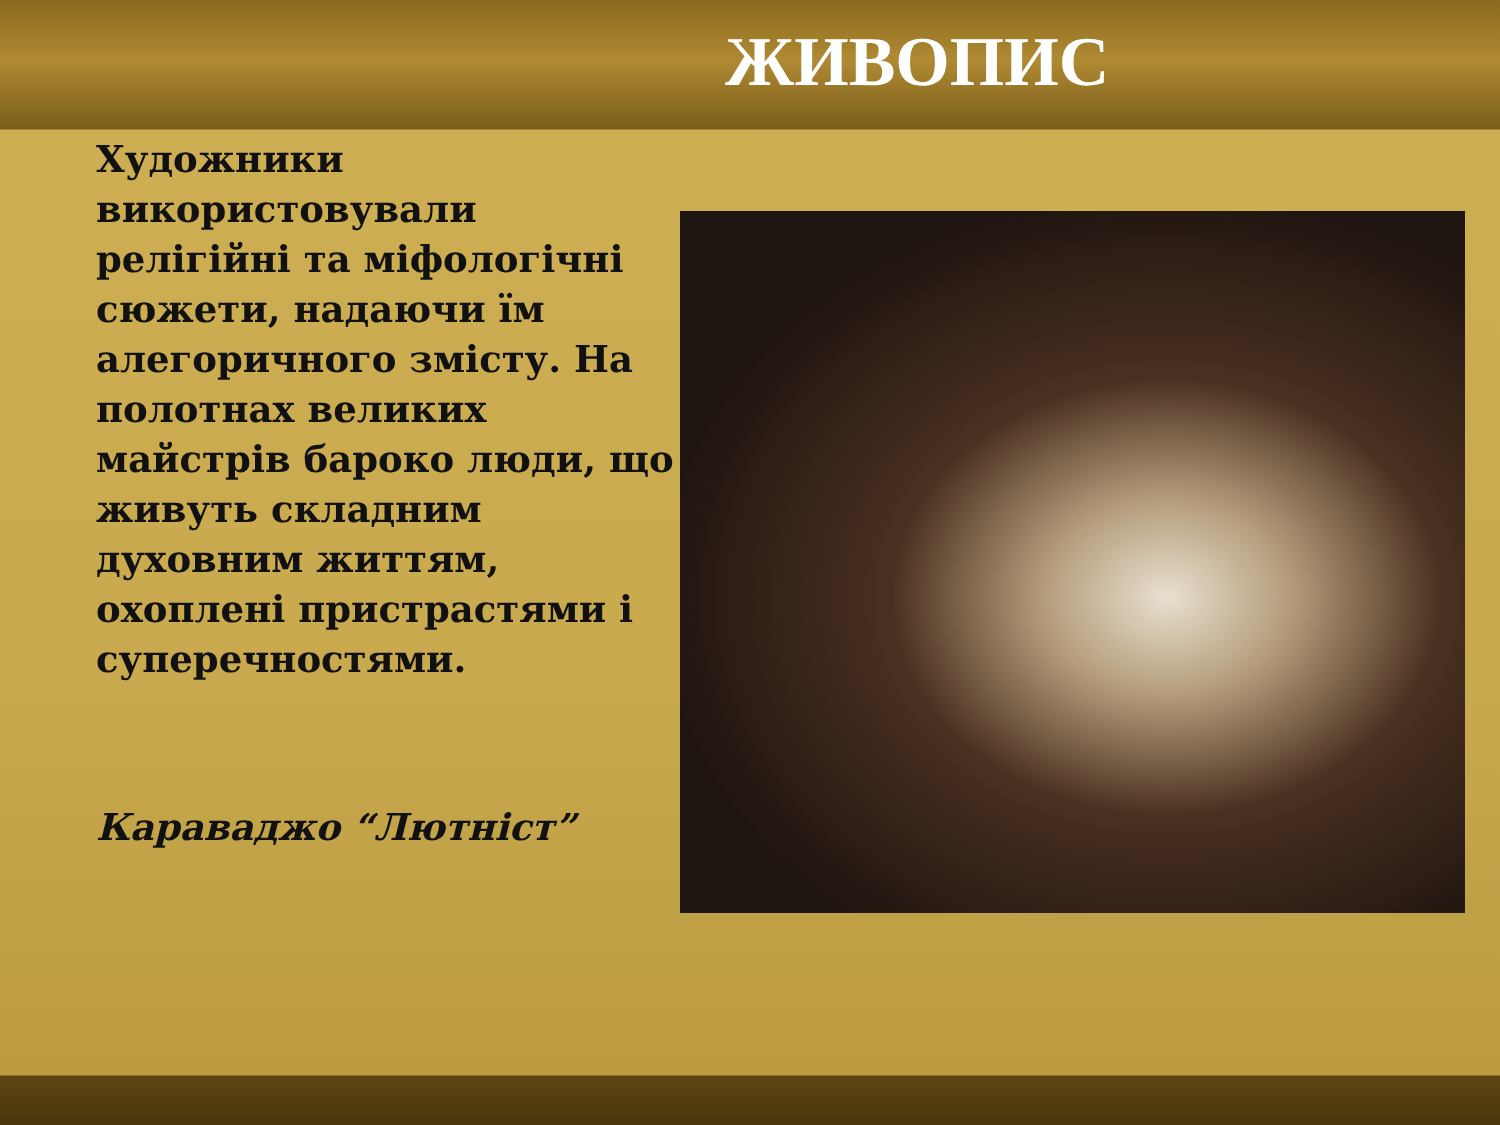ЖИВОПИС
Художники використовували релігійні та міфологічні сюжети, надаючи їм алегоричного змісту. На полотнах великих майстрів бароко люди, що живуть складним духовним життям, охоплені пристрастями і суперечностями.
Караваджо “Лютніст”